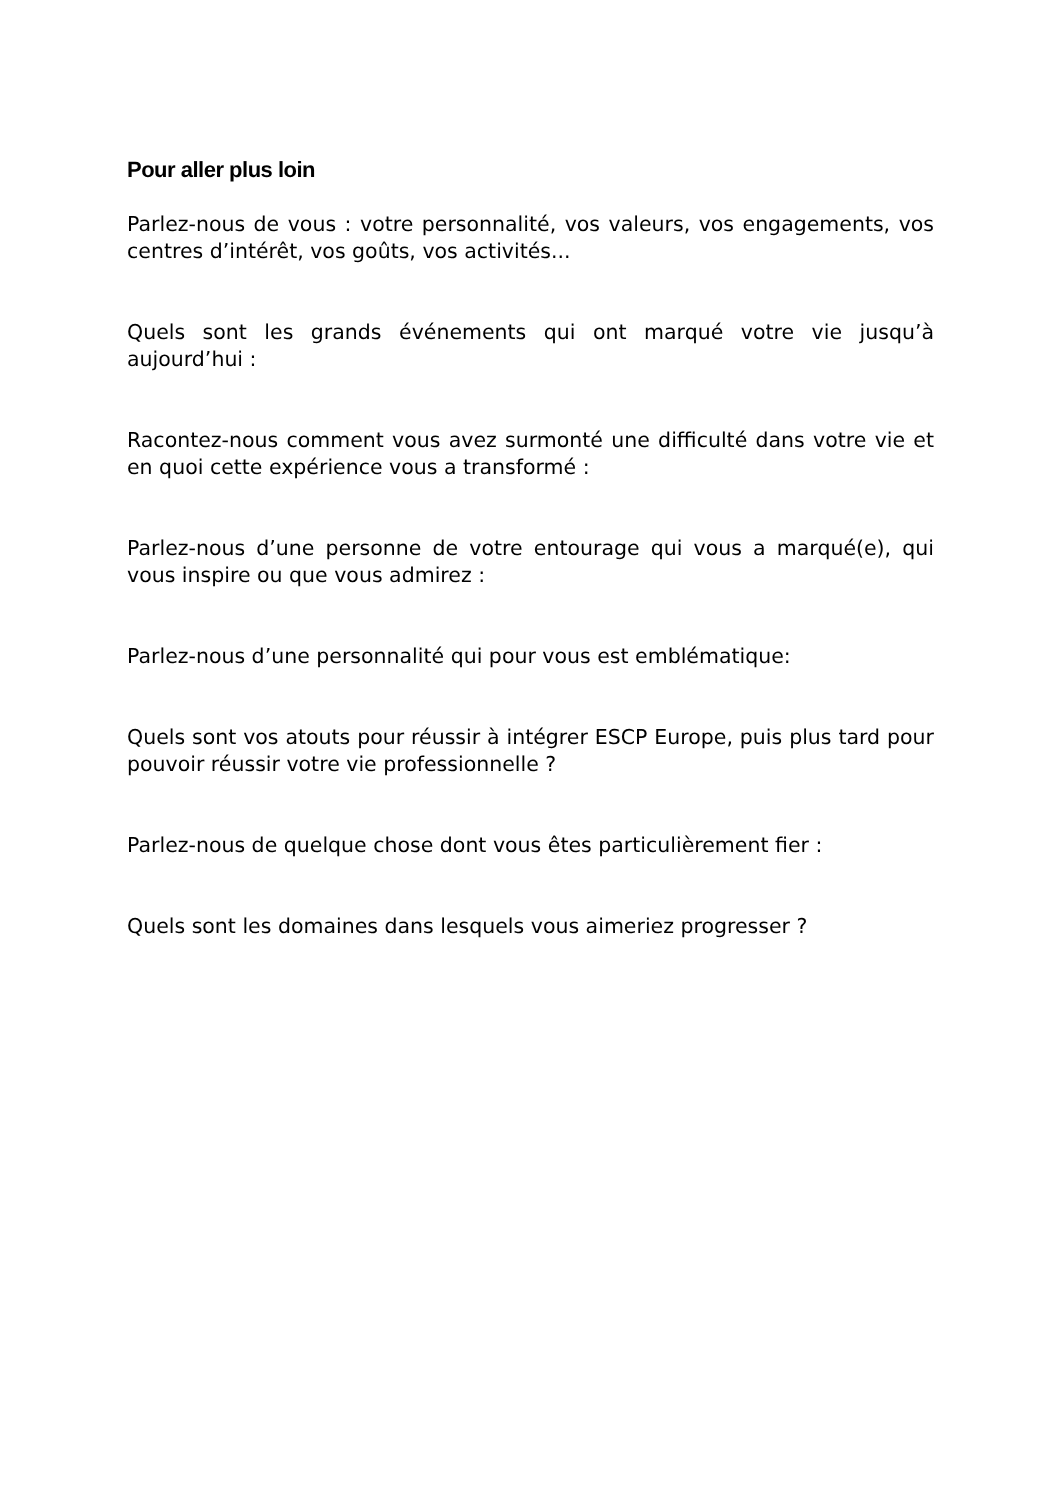Pour aller plus loin
Parlez-nous de vous : votre personnalité, vos valeurs, vos engagements, vos centres d’intérêt, vos goûts, vos activités...
Quels sont les grands événements qui ont marqué votre vie jusqu’à aujourd’hui :
Racontez-nous comment vous avez surmonté une difficulté dans votre vie et en quoi cette expérience vous a transformé :
Parlez-nous d’une personne de votre entourage qui vous a marqué(e), qui vous inspire ou que vous admirez :
Parlez-nous d’une personnalité qui pour vous est emblématique:
Quels sont vos atouts pour réussir à intégrer ESCP Europe, puis plus tard pour pouvoir réussir votre vie professionnelle ?
Parlez-nous de quelque chose dont vous êtes particulièrement fier :
Quels sont les domaines dans lesquels vous aimeriez progresser ?